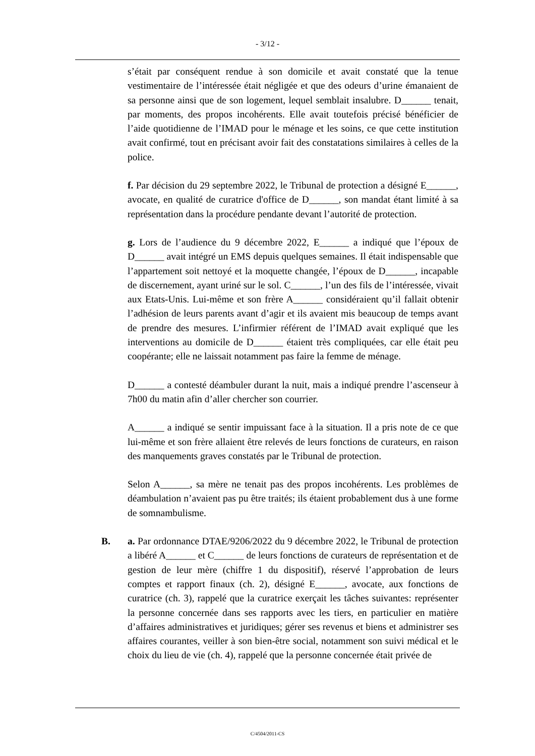- 3/12 -
s’était par conséquent rendue à son domicile et avait constaté que la tenue vestimentaire de l’intéressée était négligée et que des odeurs d’urine émanaient de sa personne ainsi que de son logement, lequel semblait insalubre. D______ tenait, par moments, des propos incohérents. Elle avait toutefois précisé bénéficier de l’aide quotidienne de l’IMAD pour le ménage et les soins, ce que cette institution avait confirmé, tout en précisant avoir fait des constatations similaires à celles de la police.
f. Par décision du 29 septembre 2022, le Tribunal de protection a désigné E______, avocate, en qualité de curatrice d'office de D______, son mandat étant limité à sa représentation dans la procédure pendante devant l’autorité de protection.
g. Lors de l’audience du 9 décembre 2022, E______ a indiqué que l’époux de D______ avait intégré un EMS depuis quelques semaines. Il était indispensable que l’appartement soit nettoyé et la moquette changée, l’époux de D______, incapable de discernement, ayant uriné sur le sol. C______, l’un des fils de l’intéressée, vivait aux Etats-Unis. Lui-même et son frère A______ considéraient qu’il fallait obtenir l’adhésion de leurs parents avant d’agir et ils avaient mis beaucoup de temps avant de prendre des mesures. L’infirmier référent de l’IMAD avait expliqué que les interventions au domicile de D______ étaient très compliquées, car elle était peu coopérante; elle ne laissait notamment pas faire la femme de ménage.
D______ a contesté déambuler durant la nuit, mais a indiqué prendre l’ascenseur à 7h00 du matin afin d’aller chercher son courrier.
A______ a indiqué se sentir impuissant face à la situation. Il a pris note de ce que lui-même et son frère allaient être relevés de leurs fonctions de curateurs, en raison des manquements graves constatés par le Tribunal de protection.
Selon A______, sa mère ne tenait pas des propos incohérents. Les problèmes de déambulation n’avaient pas pu être traités; ils étaient probablement dus à une forme de somnambulisme.
B. a. Par ordonnance DTAE/9206/2022 du 9 décembre 2022, le Tribunal de protection a libéré A______ et C______ de leurs fonctions de curateurs de représentation et de gestion de leur mère (chiffre 1 du dispositif), réservé l’approbation de leurs comptes et rapport finaux (ch. 2), désigné E______, avocate, aux fonctions de curatrice (ch. 3), rappelé que la curatrice exerçait les tâches suivantes: représenter la personne concernée dans ses rapports avec les tiers, en particulier en matière d’affaires administratives et juridiques; gérer ses revenus et biens et administrer ses affaires courantes, veiller à son bien-être social, notamment son suivi médical et le choix du lieu de vie (ch. 4), rappelé que la personne concernée était privée de
C/4504/2011-CS